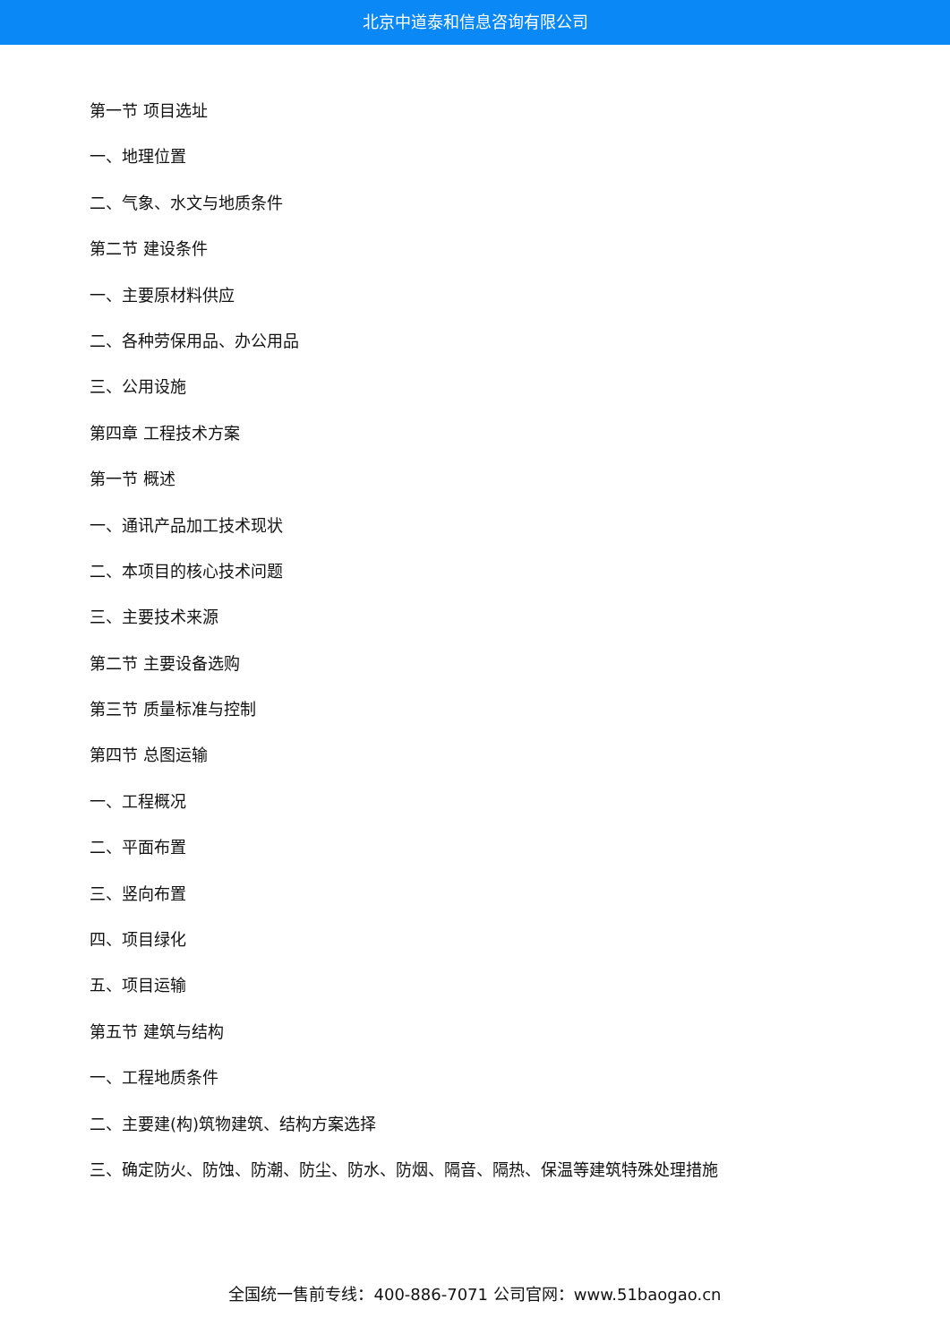北京中道泰和信息咨询有限公司
第一节 项目选址
一、地理位置
二、气象、水文与地质条件
第二节 建设条件
一、主要原材料供应
二、各种劳保用品、办公用品
三、公用设施
第四章 工程技术方案
第一节 概述
一、通讯产品加工技术现状
二、本项目的核心技术问题
三、主要技术来源
第二节 主要设备选购
第三节 质量标准与控制
第四节 总图运输
一、工程概况
二、平面布置
三、竖向布置
四、项目绿化
五、项目运输
第五节 建筑与结构
一、工程地质条件
二、主要建(构)筑物建筑、结构方案选择
三、确定防火、防蚀、防潮、防尘、防水、防烟、隔音、隔热、保温等建筑特殊处理措施
全国统一售前专线：400-886-7071 公司官网：www.51baogao.cn